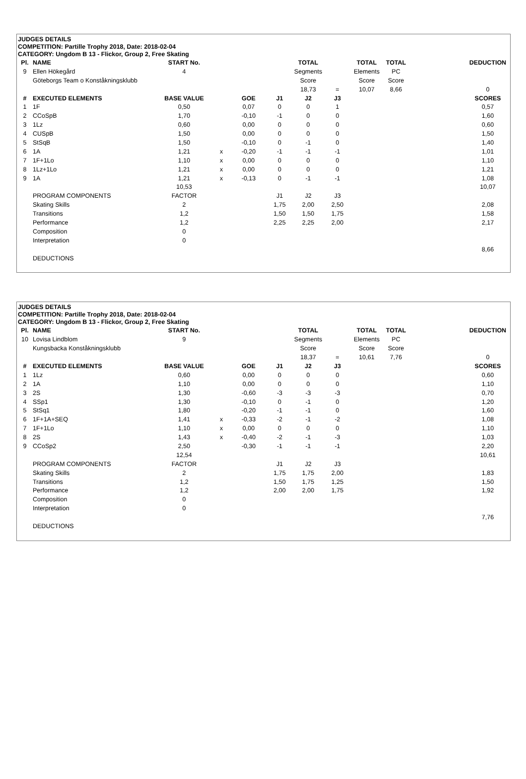JUDGES DETAILS
COMPETITION: Partille Trophy 2018, Date: 2018-02-04
CATEGORY: Ungdom B 13 - Flickor, Group 2, Free Skating
| Pl. | NAME | START No. | | | | TOTAL | | TOTAL | TOTAL | | DEDUCTION |
| 9 | Ellen Hökegård | 4 | | | | Segments | | Elements | PC | | |
| | Göteborgs Team o Konståkningsklubb | | | | | Score | | Score | Score | | |
| | | | | | | 18,73 | = | 10,07 | 8,66 | | 0 |
| # | EXECUTED ELEMENTS | BASE VALUE | | GOE | J1 | J2 | J3 | | | | SCORES |
| 1 | 1F | 0,50 | | 0,07 | 0 | 0 | 1 | | | | 0,57 |
| 2 | CCoSpB | 1,70 | | -0,10 | -1 | 0 | 0 | | | | 1,60 |
| 3 | 1Lz | 0,60 | | 0,00 | 0 | 0 | 0 | | | | 0,60 |
| 4 | CUSpB | 1,50 | | 0,00 | 0 | 0 | 0 | | | | 1,50 |
| 5 | StSqB | 1,50 | | -0,10 | 0 | -1 | 0 | | | | 1,40 |
| 6 | 1A | 1,21 | x | -0,20 | -1 | -1 | -1 | | | | 1,01 |
| 7 | 1F+1Lo | 1,10 | x | 0,00 | 0 | 0 | 0 | | | | 1,10 |
| 8 | 1Lz+1Lo | 1,21 | x | 0,00 | 0 | 0 | 0 | | | | 1,21 |
| 9 | 1A | 1,21 | x | -0,13 | 0 | -1 | -1 | | | | 1,08 |
| | | 10,53 | | | | | | | | | 10,07 |
| | PROGRAM COMPONENTS | FACTOR | | | J1 | J2 | J3 | | | | |
| | Skating Skills | 2 | | | 1,75 | 2,00 | 2,50 | | | | 2,08 |
| | Transitions | 1,2 | | | 1,50 | 1,50 | 1,75 | | | | 1,58 |
| | Performance | 1,2 | | | 2,25 | 2,25 | 2,00 | | | | 2,17 |
| | Composition | 0 | | | | | | | | | |
| | Interpretation | 0 | | | | | | | | | |
| | | | | | | | | | | | 8,66 |
| | DEDUCTIONS | | | | | | | | | | |
JUDGES DETAILS
COMPETITION: Partille Trophy 2018, Date: 2018-02-04
CATEGORY: Ungdom B 13 - Flickor, Group 2, Free Skating
| Pl. | NAME | START No. | | | | TOTAL | | TOTAL | TOTAL | | DEDUCTION |
| 10 | Lovisa Lindblom | 9 | | | | Segments | | Elements | PC | | |
| | Kungsbacka Konståkningsklubb | | | | | Score | | Score | Score | | |
| | | | | | | 18,37 | = | 10,61 | 7,76 | | 0 |
| # | EXECUTED ELEMENTS | BASE VALUE | | GOE | J1 | J2 | J3 | | | | SCORES |
| 1 | 1Lz | 0,60 | | 0,00 | 0 | 0 | 0 | | | | 0,60 |
| 2 | 1A | 1,10 | | 0,00 | 0 | 0 | 0 | | | | 1,10 |
| 3 | 2S | 1,30 | | -0,60 | -3 | -3 | -3 | | | | 0,70 |
| 4 | SSp1 | 1,30 | | -0,10 | 0 | -1 | 0 | | | | 1,20 |
| 5 | StSq1 | 1,80 | | -0,20 | -1 | -1 | 0 | | | | 1,60 |
| 6 | 1F+1A+SEQ | 1,41 | x | -0,33 | -2 | -1 | -2 | | | | 1,08 |
| 7 | 1F+1Lo | 1,10 | x | 0,00 | 0 | 0 | 0 | | | | 1,10 |
| 8 | 2S | 1,43 | x | -0,40 | -2 | -1 | -3 | | | | 1,03 |
| 9 | CCoSp2 | 2,50 | | -0,30 | -1 | -1 | -1 | | | | 2,20 |
| | | 12,54 | | | | | | | | | 10,61 |
| | PROGRAM COMPONENTS | FACTOR | | | J1 | J2 | J3 | | | | |
| | Skating Skills | 2 | | | 1,75 | 1,75 | 2,00 | | | | 1,83 |
| | Transitions | 1,2 | | | 1,50 | 1,75 | 1,25 | | | | 1,50 |
| | Performance | 1,2 | | | 2,00 | 2,00 | 1,75 | | | | 1,92 |
| | Composition | 0 | | | | | | | | | |
| | Interpretation | 0 | | | | | | | | | |
| | | | | | | | | | | | 7,76 |
| | DEDUCTIONS | | | | | | | | | | |